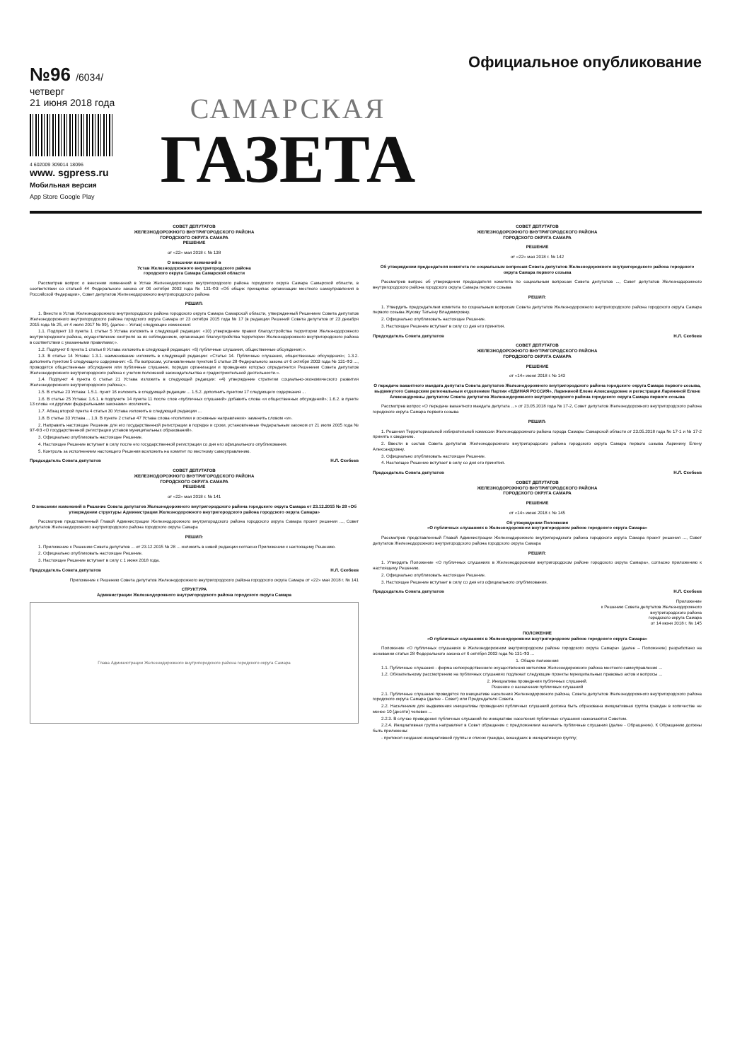№96 /6034/
четверг
21 июня 2018 года
4 602009 309014 18096
www. sgpress.ru
Мобильная версия
App Store Google Play
САМАРСКАЯ
ГАЗЕТА
Официальное опубликование
СОВЕТ ДЕПУТАТОВ
ЖЕЛЕЗНОДОРОЖНОГО ВНУТРИГОРОДСКОГО РАЙОНА
ГОРОДСКОГО ОКРУГА САМАРА
РЕШЕНИЕ
от «22» мая 2018 г. № 138
О внесении изменений в
Устав Железнодорожного внутригородского района
городского округа Самара Самарской области
Рассмотрев вопрос о внесении изменений в Устав Железнодорожного внутригородского района городского округа Самара Самарской области, в соответствии со статьей 44 Федерального закона от 06 октября 2003 года № 131-ФЗ «Об общих принципах организации местного самоуправления в Российской Федерации», Совет депутатов Железнодорожного внутригородского района
РЕШИЛ:
1. Внести в Устав Железнодорожного внутригородского района городского округа Самара Самарской области, утвержденный Решением Совета депутатов Железнодорожного внутригородского района городского округа Самара от 23 октября 2015 года № 17 (в редакции Решений Совета депутатов от 23 декабря 2015 года № 25, от 4 июля 2017 № 99), (далее – Устав) следующие изменения:
1.1. Подпункт 10 пункта 1 статьи 5 Устава изложить в следующей редакции: «10) утверждение правил благоустройства территории Железнодорожного внутригородского района, осуществление контроля за их соблюдением, организация благоустройства территории Железнодорожного внутригородского района в соответствии с указанными правилами;».
1.2. Подпункт 6 пункта 1 статьи 8 Устава изложить в следующей редакции: «6) публичные слушания, общественные обсуждения;».
1.3. В статье 14 Устава: 1.3.1. наименование изложить в следующей редакции: «Статья 14. Публичные слушания, общественные обсуждения»; 1.3.2. дополнить пунктом 5 следующего содержания: «5. По вопросам, установленным пунктом 5 статьи 28 Федерального закона от 6 октября 2003 года № 131-ФЗ ..., проводятся общественные обсуждения или публичные слушания, порядок организации и проведения которых определяется Решением Совета депутатов Железнодорожного внутригородского района с учетом положений законодательства о градостроительной деятельности.».
1.4. Подпункт 4 пункта 6 статьи 21 Устава изложить в следующей редакции: «4) утверждение стратегии социально-экономического развития Железнодорожного внутригородского района;».
1.5. В статье 23 Устава: 1.5.1. пункт 16 изложить в следующей редакции ... 1.5.2. дополнить пунктом 17 следующего содержания ...
1.6. В статье 25 Устава: 1.6.1. в подпункте 14 пункта 11 после слов «публичных слушаний» добавить слова «и общественных обсуждений»; 1.6.2. в пункте 13 слова «и другими федеральными законами» исключить.
1.7. Абзац второй пункта 4 статьи 30 Устава изложить в следующей редакции ...
1.8. В статье 33 Устава ... 1.9. В пункте 2 статьи 47 Устава слова «политики и основные направления» заменить словом «и».
2. Направить настоящее Решение для его государственной регистрации в порядке и сроки, установленные Федеральным законом от 21 июля 2005 года № 97-ФЗ «О государственной регистрации уставов муниципальных образований».
3. Официально опубликовать настоящее Решение.
4. Настоящее Решение вступает в силу после его государственной регистрации со дня его официального опубликования.
5. Контроль за исполнением настоящего Решения возложить на комитет по местному самоуправлению.
Председатель Совета депутатов Н.Л. Скобеев
СОВЕТ ДЕПУТАТОВ
ЖЕЛЕЗНОДОРОЖНОГО ВНУТРИГОРОДСКОГО РАЙОНА
ГОРОДСКОГО ОКРУГА САМАРА
РЕШЕНИЕ
от «22» мая 2018 г. № 141
О внесении изменений в Решение Совета депутатов Железнодорожного внутригородского района городского округа Самара от 23.12.2015 № 28 «Об утверждении структуры Администрации Железнодорожного внутригородского района городского округа Самара»
Рассмотрев представленный Главой Администрации Железнодорожного внутригородского района городского округа Самара проект решения ..., Совет депутатов Железнодорожного внутригородского района городского округа Самара
РЕШИЛ:
1. Приложение к Решению Совета депутатов ... от 23.12.2015 № 28 ... изложить в новой редакции согласно Приложению к настоящему Решению.
2. Официально опубликовать настоящее Решение.
3. Настоящее Решение вступает в силу с 1 июня 2018 года.
Председатель Совета депутатов Н.Л. Скобеев
Приложение к Решению Совета депутатов Железнодорожного внутригородского района городского округа Самара от «22» мая 2018 г. № 141
СТРУКТУРА
Администрации Железнодорожного внутригородского района городского округа Самара
Глава Администрации Железнодорожного внутригородского района городского округа Самара
СОВЕТ ДЕПУТАТОВ
ЖЕЛЕЗНОДОРОЖНОГО ВНУТРИГОРОДСКОГО РАЙОНА
ГОРОДСКОГО ОКРУГА САМАРА
РЕШЕНИЕ
от «22» мая 2018 г. № 142
Об утверждении председателя комитета по социальным вопросам Совета депутатов Железнодорожного внутригородского района городского округа Самара первого созыва
Рассмотрев вопрос об утверждении председателя комитета по социальным вопросам Совета депутатов ..., Совет депутатов Железнодорожного внутригородского района городского округа Самара первого созыва
РЕШИЛ:
1. Утвердить председателем комитета по социальным вопросам Совета депутатов Железнодорожного внутригородского района городского округа Самара первого созыва Жукову Татьяну Владимировну.
2. Официально опубликовать настоящее Решение.
3. Настоящее Решение вступает в силу со дня его принятия.
Председатель Совета депутатов Н.Л. Скобеев
СОВЕТ ДЕПУТАТОВ
ЖЕЛЕЗНОДОРОЖНОГО ВНУТРИГОРОДСКОГО РАЙОНА
ГОРОДСКОГО ОКРУГА САМАРА
РЕШЕНИЕ
от «14» июня 2018 г. № 143
О передаче вакантного мандата депутата Совета депутатов Железнодорожного внутригородского района городского округа Самара первого созыва, выдвинутого Самарским региональным отделением Партии «ЕДИНАЯ РОССИЯ», Ларининой Елене Александровне и регистрации Ларининой Елене Александровны депутатом Совета депутатов Железнодорожного внутригородского района городского округа Самара первого созыва
Рассмотрев вопрос «О передаче вакантного мандата депутата ...» от 23.05.2018 года № 17-2, Совет депутатов Железнодорожного внутригородского района городского округа Самара первого созыва
РЕШИЛ:
1. Решения Территориальной избирательной комиссии Железнодорожного района города Самары Самарской области от 23.05.2018 года № 17-1 и № 17-2 принять к сведению.
2. Ввести в состав Совета депутатов Железнодорожного внутригородского района городского округа Самара первого созыва Ларинину Елену Александровну.
3. Официально опубликовать настоящее Решение.
4. Настоящее Решение вступает в силу со дня его принятия.
Председатель Совета депутатов Н.Л. Скобеев
СОВЕТ ДЕПУТАТОВ
ЖЕЛЕЗНОДОРОЖНОГО ВНУТРИГОРОДСКОГО РАЙОНА
ГОРОДСКОГО ОКРУГА САМАРА
РЕШЕНИЕ
от «14» июня 2018 г. № 145
Об утверждении Положения
«О публичных слушаниях в Железнодорожном внутригородском районе городского округа Самара»
Рассмотрев представленный Главой Администрации Железнодорожного внутригородского района городского округа Самара проект решения ..., Совет депутатов Железнодорожного внутригородского района городского округа Самара
РЕШИЛ:
1. Утвердить Положение «О публичных слушаниях в Железнодорожном внутригородском районе городского округа Самара», согласно приложению к настоящему Решению.
2. Официально опубликовать настоящее Решение.
3. Настоящее Решение вступает в силу со дня его официального опубликования.
Председатель Совета депутатов Н.Л. Скобеев
Приложение
к Решению Совета депутатов Железнодорожного
внутригородского района
городского округа Самара
от 14 июня 2018 г. № 145
ПОЛОЖЕНИЕ
«О публичных слушаниях в Железнодорожном внутригородском районе городского округа Самара»
Положение «О публичных слушаниях в Железнодорожном внутригородском районе городского округа Самара» (далее – Положение) разработано на основании статьи 28 Федерального закона от 6 октября 2003 года № 131-ФЗ ...
1. Общие положения
1.1. Публичные слушания - форма непосредственного осуществления жителями Железнодорожного района местного самоуправления ...
1.2. Обязательному рассмотрению на публичных слушаниях подлежат следующие проекты муниципальных правовых актов и вопросы ...
2. Инициатива проведения публичных слушаний.
Решение о назначении публичных слушаний
2.1. Публичные слушания проводятся по инициативе населения Железнодорожного района, Совета депутатов Железнодорожного внутригородского района городского округа Самара (далее - Совет) или Председателя Совета.
2.2. Населением для выдвижения инициативы проведения публичных слушаний должна быть образована инициативная группа граждан в количестве не менее 10 (десяти) человек ...
2.2.3. В случае проведения публичных слушаний по инициативе населения публичные слушания назначаются Советом.
2.2.4. Инициативная группа направляет в Совет обращение с предложением назначить публичные слушания (далее - Обращение). К Обращению должны быть приложены:
- протокол создания инициативной группы и список граждан, вошедших в инициативную группу;